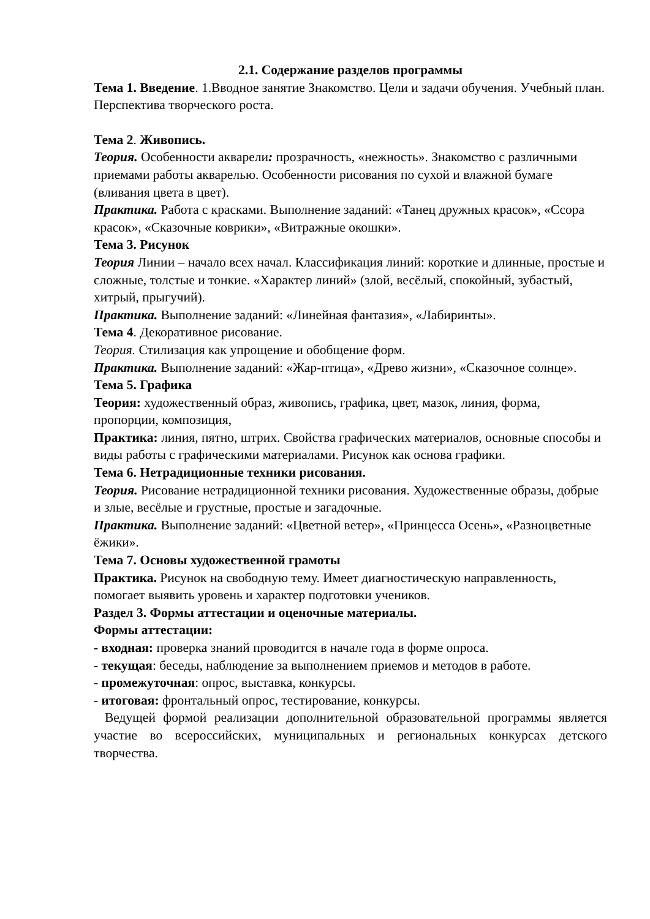2.1. Содержание разделов программы
Тема 1. Введение. 1.Вводное занятие Знакомство. Цели и задачи обучения. Учебный план. Перспектива творческого роста.
Тема 2. Живопись.
Теория. Особенности акварели: прозрачность, «нежность». Знакомство с различными приемами работы акварелью. Особенности рисования по сухой и влажной бумаге (вливания цвета в цвет).
Практика. Работа с красками. Выполнение заданий: «Танец дружных красок», «Ссора красок», «Сказочные коврики», «Витражные окошки».
Тема 3. Рисунок
Теория Линии – начало всех начал. Классификация линий: короткие и длинные, простые и сложные, толстые и тонкие. «Характер линий» (злой, весёлый, спокойный, зубастый, хитрый, прыгучий).
Практика. Выполнение заданий: «Линейная фантазия», «Лабиринты».
Тема 4. Декоративное рисование.
Теория. Стилизация как упрощение и обобщение форм.
Практика. Выполнение заданий: «Жар-птица», «Древо жизни», «Сказочное солнце».
Тема 5. Графика
Теория: художественный образ, живопись, графика, цвет, мазок, линия, форма, пропорции, композиция,
Практика: линия, пятно, штрих. Свойства графических материалов, основные способы и виды работы с графическими материалами. Рисунок как основа графики.
Тема 6. Нетрадиционные техники рисования.
Теория. Рисование нетрадиционной техники рисования. Художественные образы, добрые и злые, весёлые и грустные, простые и загадочные.
Практика. Выполнение заданий: «Цветной ветер», «Принцесса Осень», «Разноцветные ёжики».
Тема 7. Основы художественной грамоты
Практика. Рисунок на свободную тему. Имеет диагностическую направленность, помогает выявить уровень и характер подготовки учеников.
Раздел 3. Формы аттестации и оценочные материалы.
Формы аттестации:
- входная: проверка знаний проводится в начале года в форме опроса.
- текущая: беседы, наблюдение за выполнением приемов и методов в работе.
- промежуточная: опрос, выставка, конкурсы.
- итоговая: фронтальный опрос, тестирование, конкурсы.
Ведущей формой реализации дополнительной образовательной программы является участие во всероссийских, муниципальных и региональных конкурсах детского творчества.